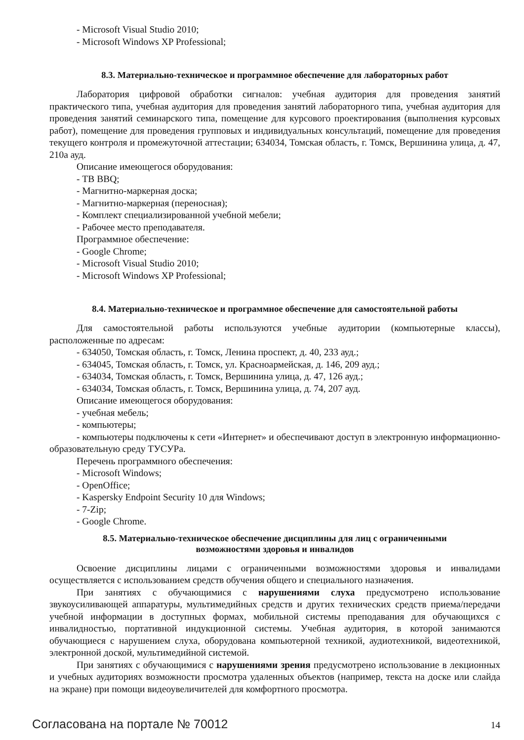- Microsoft Visual Studio 2010;
- Microsoft Windows XP Professional;
8.3. Материально-техническое и программное обеспечение для лабораторных работ
Лаборатория цифровой обработки сигналов: учебная аудитория для проведения занятий практического типа, учебная аудитория для проведения занятий лабораторного типа, учебная аудитория для проведения занятий семинарского типа, помещение для курсового проектирования (выполнения курсовых работ), помещение для проведения групповых и индивидуальных консультаций, помещение для проведения текущего контроля и промежуточной аттестации; 634034, Томская область, г. Томск, Вершинина улица, д. 47, 210а ауд.
Описание имеющегося оборудования:
- ТВ BBQ;
- Магнитно-маркерная доска;
- Магнитно-маркерная (переносная);
- Комплект специализированной учебной мебели;
- Рабочее место преподавателя.
Программное обеспечение:
- Google Chrome;
- Microsoft Visual Studio 2010;
- Microsoft Windows XP Professional;
8.4. Материально-техническое и программное обеспечение для самостоятельной работы
Для самостоятельной работы используются учебные аудитории (компьютерные классы), расположенные по адресам:
- 634050, Томская область, г. Томск, Ленина проспект, д. 40, 233 ауд.;
- 634045, Томская область, г. Томск, ул. Красноармейская, д. 146, 209 ауд.;
- 634034, Томская область, г. Томск, Вершинина улица, д. 47, 126 ауд.;
- 634034, Томская область, г. Томск, Вершинина улица, д. 74, 207 ауд.
Описание имеющегося оборудования:
- учебная мебель;
- компьютеры;
- компьютеры подключены к сети «Интернет» и обеспечивают доступ в электронную информационно-образовательную среду ТУСУРа.
Перечень программного обеспечения:
- Microsoft Windows;
- OpenOffice;
- Kaspersky Endpoint Security 10 для Windows;
- 7-Zip;
- Google Chrome.
8.5. Материально-техническое обеспечение дисциплины для лиц с ограниченными
возможностями здоровья и инвалидов
Освоение дисциплины лицами с ограниченными возможностями здоровья и инвалидами осуществляется с использованием средств обучения общего и специального назначения.
При занятиях с обучающимися с нарушениями слуха предусмотрено использование звукоусиливающей аппаратуры, мультимедийных средств и других технических средств приема/передачи учебной информации в доступных формах, мобильной системы преподавания для обучающихся с инвалидностью, портативной индукционной системы. Учебная аудитория, в которой занимаются обучающиеся с нарушением слуха, оборудована компьютерной техникой, аудиотехникой, видеотехникой, электронной доской, мультимедийной системой.
При занятиях с обучающимися с нарушениями зрения предусмотрено использование в лекционных и учебных аудиториях возможности просмотра удаленных объектов (например, текста на доске или слайда на экране) при помощи видеоувеличителей для комфортного просмотра.
Согласована на портале № 70012 14